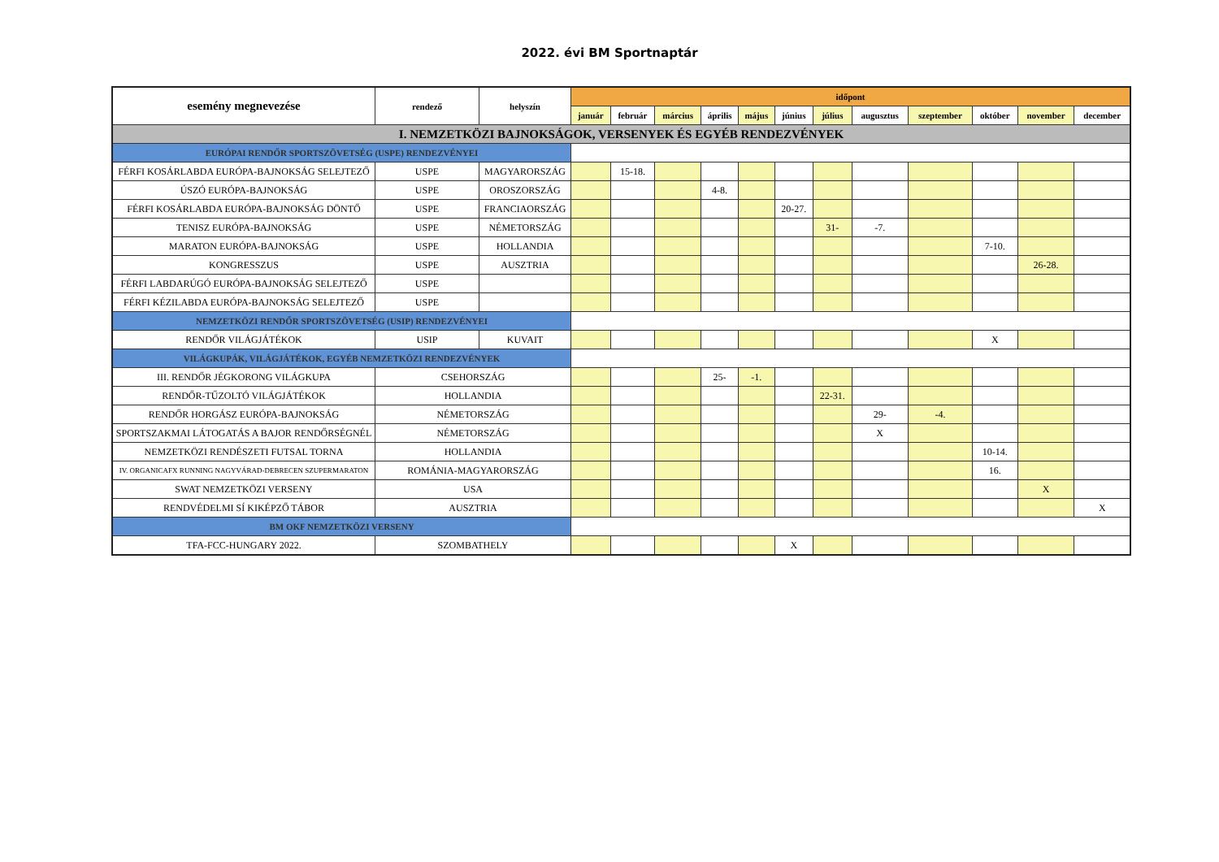2022. évi BM Sportnaptár
| esemény megnevezése | rendező | helyszín | időpont | | | | | | | | | | | |
| --- | --- | --- | --- | --- | --- | --- | --- | --- | --- | --- | --- | --- | --- | --- |
| | | | január | február | március | április | május | június | július | augusztus | szeptember | október | november | december |
| I. NEMZETKÖZI BAJNOKSÁGOK, VERSENYEK ÉS EGYÉB RENDEZVÉNYEK | | | | | | | | | | | | | | |
| EURÓPAI RENDŐR SPORTSZÖVETSÉG (USPE) RENDEZVÉNYEI | | | | | | | | | | | | | | |
| FÉRFI KOSÁRLABDA EURÓPA-BAJNOKSÁG SELEJTEZŐ | USPE | MAGYARORSZÁG | | 15-18. | | | | | | | | | | |
| ÚSZÓ EURÓPA-BAJNOKSÁG | USPE | OROSZORSZÁG | | | | 4-8. | | | | | | | | |
| FÉRFI KOSÁRLABDA EURÓPA-BAJNOKSÁG DÖNTŐ | USPE | FRANCIAORSZÁG | | | | | | 20-27. | | | | | | |
| TENISZ EURÓPA-BAJNOKSÁG | USPE | NÉMETORSZÁG | | | | | | | 31- | -7. | | | | |
| MARATON EURÓPA-BAJNOKSÁG | USPE | HOLLANDIA | | | | | | | | | | 7-10. | | |
| KONGRESSZUS | USPE | AUSZTRIA | | | | | | | | | | | 26-28. | |
| FÉRFI LABDARÚGÓ EURÓPA-BAJNOKSÁG SELEJTEZŐ | USPE | | | | | | | | | | | | | |
| FÉRFI KÉZILABDA EURÓPA-BAJNOKSÁG SELEJTEZŐ | USPE | | | | | | | | | | | | | |
| NEMZETKÖZI RENDŐR SPORTSZÖVETSÉG (USIP) RENDEZVÉNYEI | | | | | | | | | | | | | | |
| RENDŐR VILÁGJÁTÉKOK | USIP | KUVAIT | | | | | | | | | | X | | |
| VILÁGKUPÁK, VILÁGJÁTÉKOK, EGYÉB NEMZETKÖZI RENDEZVÉNYEK | | | | | | | | | | | | | | |
| III. RENDŐR JÉGKORONG VILÁGKUPA | CSEHORSZÁG | | | | | 25- | -1. | | | | | | | |
| RENDŐR-TŰZOLTÓ VILÁGJÁTÉKOK | HOLLANDIA | | | | | | | | 22-31. | | | | | |
| RENDŐR HORGÁSZ EURÓPA-BAJNOKSÁG | NÉMETORSZÁG | | | | | | | | | 29- | -4. | | | |
| SPORTSZAKMAI LÁTOGATÁS A BAJOR RENDŐRSÉGNÉL | NÉMETORSZÁG | | | | | | | | | X | | | | |
| NEMZETKÖZI RENDÉSZETI FUTSAL TORNA | HOLLANDIA | | | | | | | | | | | 10-14. | | |
| IV. ORGANICAFX RUNNING NAGYVÁRAD-DEBRECEN SZUPERMARATON | ROMÁNIA-MAGYARORSZÁG | | | | | | | | | | | 16. | | |
| SWAT NEMZETKÖZI VERSENY | USA | | | | | | | | | | | | X | |
| RENDVÉDELMI SÍ KIKÉPZŐ TÁBOR | AUSZTRIA | | | | | | | | | | | | | X |
| BM OKF NEMZETKÖZI VERSENY | | | | | | | | | | | | | | |
| TFA-FCC-HUNGARY 2022. | SZOMBATHELY | | | | | | | X | | | | | | |